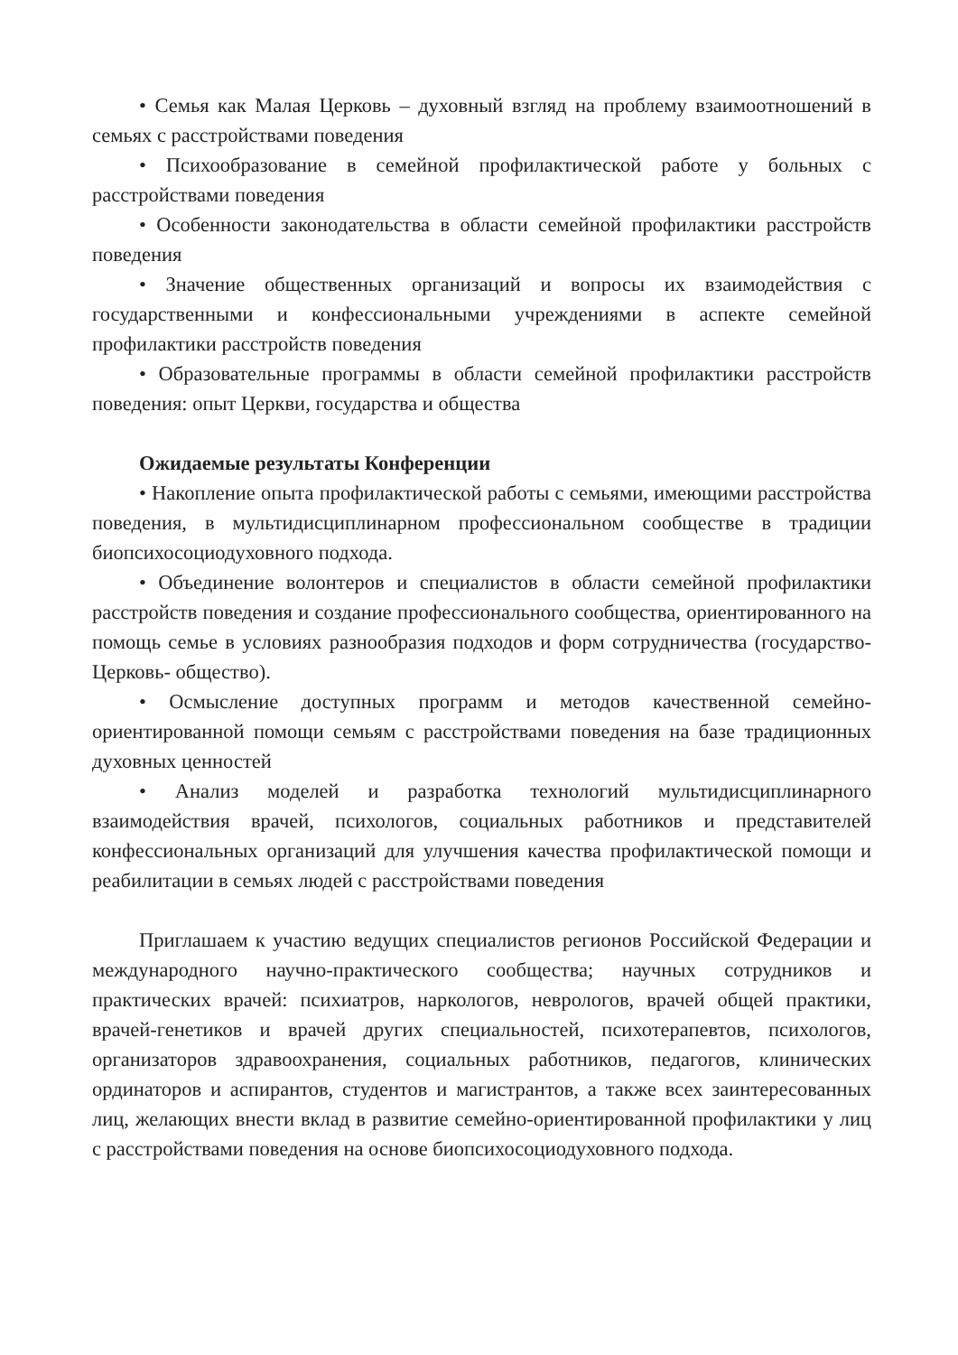• Семья как Малая Церковь – духовный взгляд на проблему взаимоотношений в семьях с расстройствами поведения
• Психообразование в семейной профилактической работе у больных с расстройствами поведения
• Особенности законодательства в области семейной профилактики расстройств поведения
• Значение общественных организаций и вопросы их взаимодействия с государственными и конфессиональными учреждениями в аспекте семейной профилактики расстройств поведения
• Образовательные программы в области семейной профилактики расстройств поведения: опыт Церкви, государства и общества
Ожидаемые результаты Конференции
• Накопление опыта профилактической работы с семьями, имеющими расстройства поведения, в мультидисциплинарном профессиональном сообществе в традиции биопсихосоциодуховного подхода.
• Объединение волонтеров и специалистов в области семейной профилактики расстройств поведения и создание профессионального сообщества, ориентированного на помощь семье в условиях разнообразия подходов и форм сотрудничества (государство-Церковь- общество).
• Осмысление доступных программ и методов качественной семейно-ориентированной помощи семьям с расстройствами поведения на базе традиционных духовных ценностей
• Анализ моделей и разработка технологий мультидисциплинарного взаимодействия врачей, психологов, социальных работников и представителей конфессиональных организаций для улучшения качества профилактической помощи и реабилитации в семьях людей с расстройствами поведения
Приглашаем к участию ведущих специалистов регионов Российской Федерации и международного научно-практического сообщества; научных сотрудников и практических врачей: психиатров, наркологов, неврологов, врачей общей практики, врачей-генетиков и врачей других специальностей, психотерапевтов, психологов, организаторов здравоохранения, социальных работников, педагогов, клинических ординаторов и аспирантов, студентов и магистрантов, а также всех заинтересованных лиц, желающих внести вклад в развитие семейно-ориентированной профилактики у лиц с расстройствами поведения на основе биопсихосоциодуховного подхода.